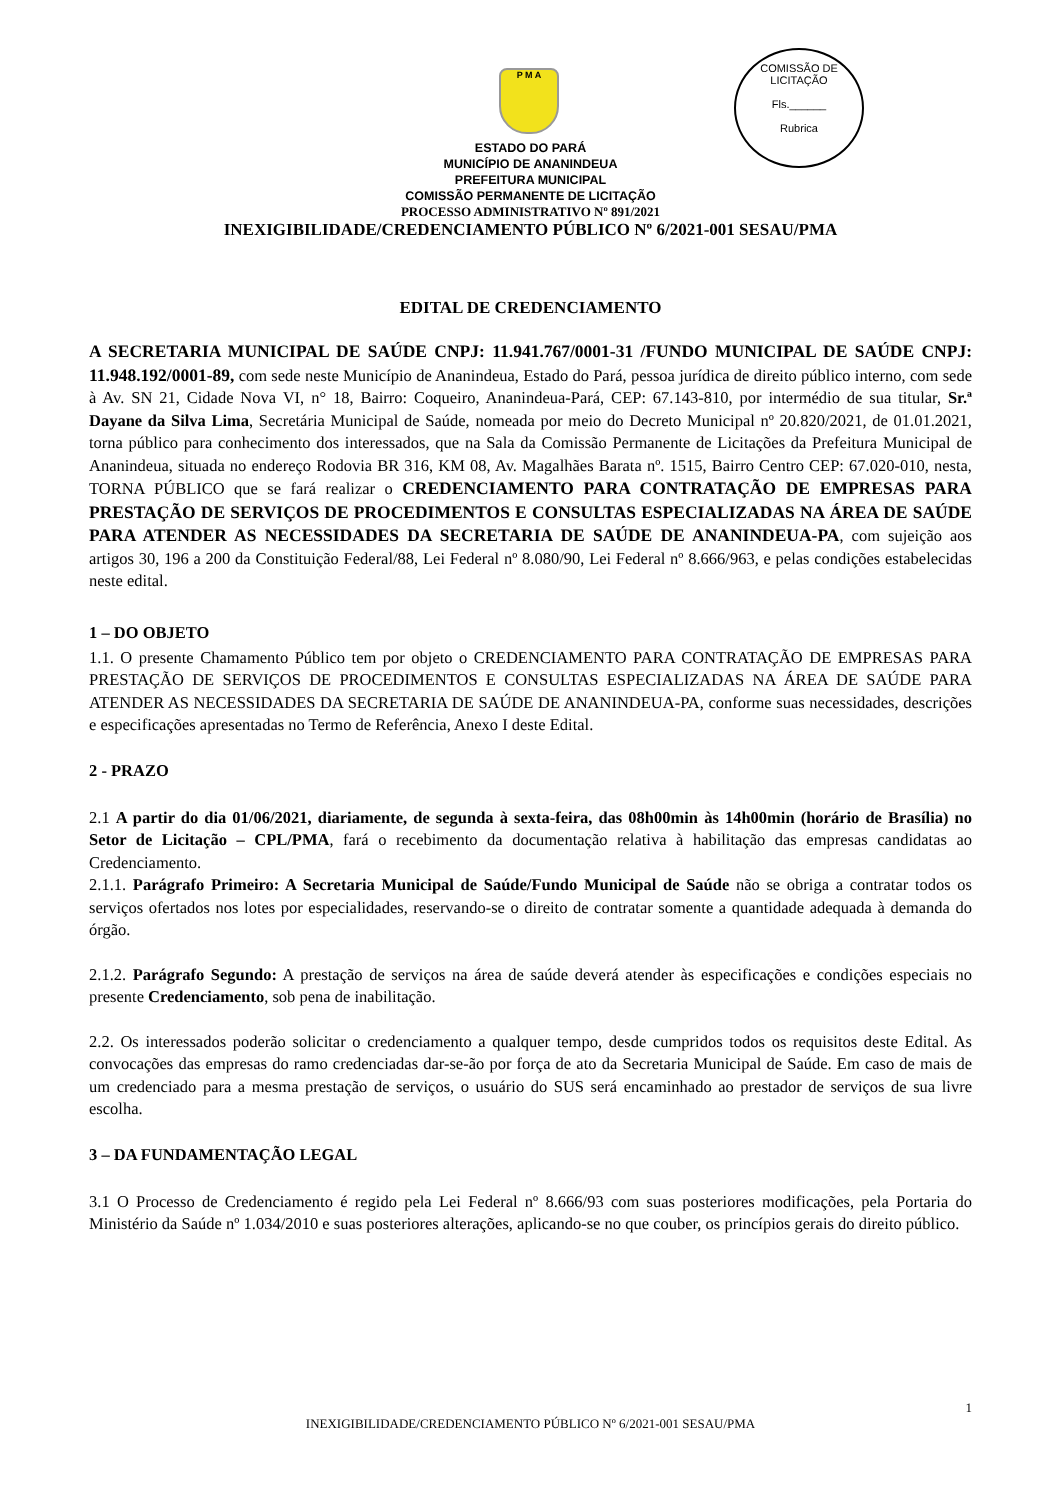P M A
COMISSÃO DE LICITAÇÃO
Fls.______
Rubrica
ESTADO DO PARÁ
MUNICÍPIO DE ANANINDEUA
PREFEITURA MUNICIPAL
COMISSÃO PERMANENTE DE LICITAÇÃO
PROCESSO ADMINISTRATIVO Nº 891/2021
INEXIGIBILIDADE/CREDENCIAMENTO PÚBLICO Nº 6/2021-001 SESAU/PMA
EDITAL DE CREDENCIAMENTO
A SECRETARIA MUNICIPAL DE SAÚDE CNPJ: 11.941.767/0001-31 /FUNDO MUNICIPAL DE SAÚDE CNPJ: 11.948.192/0001-89, com sede neste Município de Ananindeua, Estado do Pará, pessoa jurídica de direito público interno, com sede à Av. SN 21, Cidade Nova VI, n° 18, Bairro: Coqueiro, Ananindeua-Pará, CEP: 67.143-810, por intermédio de sua titular, Sr.ª Dayane da Silva Lima, Secretária Municipal de Saúde, nomeada por meio do Decreto Municipal nº 20.820/2021, de 01.01.2021, torna público para conhecimento dos interessados, que na Sala da Comissão Permanente de Licitações da Prefeitura Municipal de Ananindeua, situada no endereço Rodovia BR 316, KM 08, Av. Magalhães Barata nº. 1515, Bairro Centro CEP: 67.020-010, nesta, TORNA PÚBLICO que se fará realizar o CREDENCIAMENTO PARA CONTRATAÇÃO DE EMPRESAS PARA PRESTAÇÃO DE SERVIÇOS DE PROCEDIMENTOS E CONSULTAS ESPECIALIZADAS NA ÁREA DE SAÚDE PARA ATENDER AS NECESSIDADES DA SECRETARIA DE SAÚDE DE ANANINDEUA-PA, com sujeição aos artigos 30, 196 a 200 da Constituição Federal/88, Lei Federal nº 8.080/90, Lei Federal nº 8.666/963, e pelas condições estabelecidas neste edital.
1 – DO OBJETO
1.1. O presente Chamamento Público tem por objeto o CREDENCIAMENTO PARA CONTRATAÇÃO DE EMPRESAS PARA PRESTAÇÃO DE SERVIÇOS DE PROCEDIMENTOS E CONSULTAS ESPECIALIZADAS NA ÁREA DE SAÚDE PARA ATENDER AS NECESSIDADES DA SECRETARIA DE SAÚDE DE ANANINDEUA-PA, conforme suas necessidades, descrições e especificações apresentadas no Termo de Referência, Anexo I deste Edital.
2 - PRAZO
2.1 A partir do dia 01/06/2021, diariamente, de segunda à sexta-feira, das 08h00min às 14h00min (horário de Brasília) no Setor de Licitação – CPL/PMA, fará o recebimento da documentação relativa à habilitação das empresas candidatas ao Credenciamento.
2.1.1. Parágrafo Primeiro: A Secretaria Municipal de Saúde/Fundo Municipal de Saúde não se obriga a contratar todos os serviços ofertados nos lotes por especialidades, reservando-se o direito de contratar somente a quantidade adequada à demanda do órgão.
2.1.2. Parágrafo Segundo: A prestação de serviços na área de saúde deverá atender às especificações e condições especiais no presente Credenciamento, sob pena de inabilitação.
2.2. Os interessados poderão solicitar o credenciamento a qualquer tempo, desde cumpridos todos os requisitos deste Edital. As convocações das empresas do ramo credenciadas dar-se-ão por força de ato da Secretaria Municipal de Saúde. Em caso de mais de um credenciado para a mesma prestação de serviços, o usuário do SUS será encaminhado ao prestador de serviços de sua livre escolha.
3 – DA FUNDAMENTAÇÃO LEGAL
3.1 O Processo de Credenciamento é regido pela Lei Federal nº 8.666/93 com suas posteriores modificações, pela Portaria do Ministério da Saúde nº 1.034/2010 e suas posteriores alterações, aplicando-se no que couber, os princípios gerais do direito público.
1
INEXIGIBILIDADE/CREDENCIAMENTO PÚBLICO Nº 6/2021-001 SESAU/PMA